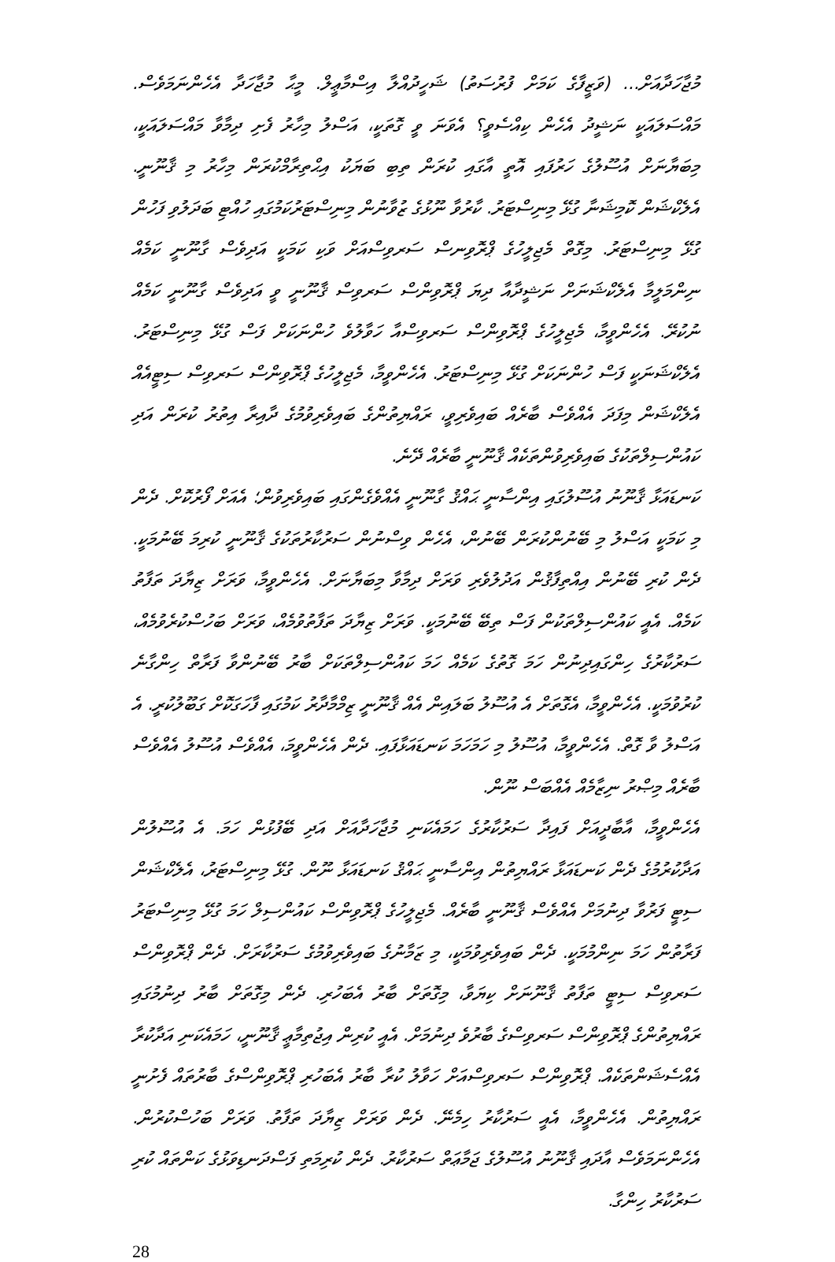މުޖާހަދާއަށް... (ވަޒީފާގެ ކަމަށް ފުރުސަތު) ޝަހީދުއްލާ އިސްމާޢީލް. މީޙާ މުޖާހަދާ އެހެންނަމަވެސް. މައްސަލައަކީ ނަޝީދު އެހެން ކިއްސެވީ؟ އެވަނަ ވީ ގޮތަކީ، އަސްލު މިހާރު ފެށި ދިމާވާ މައްސަލައަކީ، މިބަޔާނަށް އުސޫލުގެ ހަރުފައި އޮތީ އާގައި ކުރަން ތިބި ބަޔަކު އިޙްތިރާމްކުރަން މިހާރު މި ޤާނޫނީ. އެލެކްޝަން ކޮމިޝަނާ ގުޅޭ މިނިސްޓަރު. ކާރުވާ ނޫޅުގެ ޒުވާނުން މިނިސްޓަރުކަމުގައި ހުއްޓި ބަދަލުވި ފަހުން ގުޅޭ މިނިސްޓަރު. މިގޮތް މެޖިލީހުގެ ޕްރޮވިނސް ސަރވިސްއަށް ވަކި ކަމަކީ އަދިވެސް ގާނޫނީ ކަމެއް ނިންމަލީމާ އެލެކްޝަނަށް ނަޝީދާއާ ދިޔަ ޕްރޮވިންސް ސަރވިސް ޤާނޫނީ ވީ އަދިވެސް ގާނޫނީ ކަމެއް ނުކުރޭ. އެހެންވީމާ، މެޖިލީހުގެ ޕްރޮވިންސް ސަރވިސްއާ ހަވާލުވެ ހުންނަކަށް ފަސް ގުޅޭ މިނިސްޓަރު. އެލެކްޝަނަކީ ފަސް ހުންނަކަށް ގުޅޭ މިނިސްޓަރު. އެހެންވީމާ، މެޖިލީހުގެ ޕްރޮވިންސް ސަރވިސް ސިޓީއެއް އެލެކްޝަން މިފަދަ އެއްވެސް ބާރެއް ބައިވެރިވީ، ރައްޔިތުންގެ ބައިވެރިވުމުގެ ދާއިރާ އިތުރު ކުރަން އަދި ކައުންސިލްތަކުގެ ބައިވެރިވުންތަކެއް ޤާނޫނީ ބާރެއް ދޭނެ.
ކަނޑައަޅާ ޤާނޫނު އުސޫލުގައި އިންސާނީ ޙައްޤު ގާނޫނީ އެއްވެގެންގައި ބައިވެރިވުން؛ އެއަށް ފޯރުކޮށް. ދެން މި ކަމަކީ އަސްލު މި ބޭނުންކުރަން ބޭނުން، އެހެން ވިސްނުން ސަރުކާރުތަކުގެ ޤާނޫނީ ކުރިމަ ބޭނުމަކީ. ދެން ކުރި ބޭނުން އިއްތިފާޤުން އަދުލުވެރި ވަރަށް ދިމާވާ މިބަޔާނަށް. އެހެންވީމާ، ވަރަށް ޒިޔާދަ ތަފާތު ކަމެއް. އެއީ ކައުންސިލްތަކުން ފަސް ތިބޭ ބޭނުމަކީ. ވަރަށް ޒިޔާދަ ތަފާތުވުމެއް، ވަރަށް ބަހުސްކުރެވުމެއް، ސަރުކާރުގެ ހިންގައިދިނުން ހަމަ ގޮތުގެ ކަމެއް ހަމަ ކައުންސިލްތަކަށް ބާރު ބޭނުންވާ ފަރާތް ހިންގާނެ ކުރުވުމަކީ. އެހެންވީމާ، އެގޮތަށް އެ އުސޫލު ބަލައިން އެއް ޤާނޫނީ ޒިމްމާދާރު ކަމުގައި ފާހަގަކޮށް ގަބޫލުކުރީ. އެ އަސްލު ވާ ގޮތް. އެހެންވީމާ، އުސޫލު މި ހަމަހަމަ ކަނޑައަޅާފައި. ދެން އެހެންވީމަ، އެއްވެސް އުސޫލު އެއްވެސް ބާރެއް މިޞްރު ނިޒާމެއް އެއްބަސް ނޫން.
އެހެންވީމާ، އާބާދީއަށް ފައިދާ ސަރުކާރުގެ ހަމައެކަނި މުޖާހަދާއަށް އަދި ބޭފުޅުން ހަމަ. އެ އުސޫލުން އަދާކުރުމުގެ ދެން ކަނޑައަޅާ ރައްޔިތުން އިންސާނީ ޙައްޤު ކަނޑައަޅާ ނޫން. ގުޅޭ މިނިސްޓަރު، އެލެކްޝަން ސިޓީ ފަރުވާ ދިނުމަށް އެއްވެސް ޤާނޫނީ ބާރެއް. މެޖިލީހުގެ ޕްރޮވިންސް ކައުންސިލް ހަމަ ގުޅޭ މިނިސްޓަރު ފަރާތުން ހަމަ ނިންމުމަކީ. ދެން ބައިވެރިވުމަކީ، މި ޒަމާނުގެ ބައިވެރިވުމުގެ ސަރުކާރަށް. ދެން ޕްރޮވިންސް ސަރވިސް ސިޓީ ތަފާތު ޤާނޫނަށް ކިޔަވާ، މިގޮތަށް ބާރު އެބަހުރި. ދެން މިގޮތަށް ބާރު ދިނުމުގައި ރައްޔިތުންގެ ޕްރޮވިންސް ސަރވިސްގެ ބާރުވެ ދިނުމަށް. އެއީ ކުރިން އިޖުތިމާޢީ ޤާނޫނީ، ހަމައެކަނި އަދާކުރާ އެއްސެޝަންތަކެއް. ޕްރޮވިންސް ސަރވިސްއަށް ހަވާލު ކުރާ ބާރު އެބަހުރި ޕްރޮވިންސްގެ ބާރުތައް ފެށުނީ ރައްޔިތުން. އެހެންވީމާ، އެއީ ސަރުކާރު ހިމެނޭ. ދެން ވަރަށް ޒިޔާދަ ތަފާތު. ވަރަށް ބަހުސްކުރުން. އެހެންނަމަވެސް އާދައި ޤާނޫނު އުސޫލުގެ ޖަމާޢަތް ސަރުކާރު. ދެން ކުރިމަތި ފަސްދަނޑިވަޅުގެ ކަންތައް ކުރި ސަރުކާރު ހިންގާ.
28